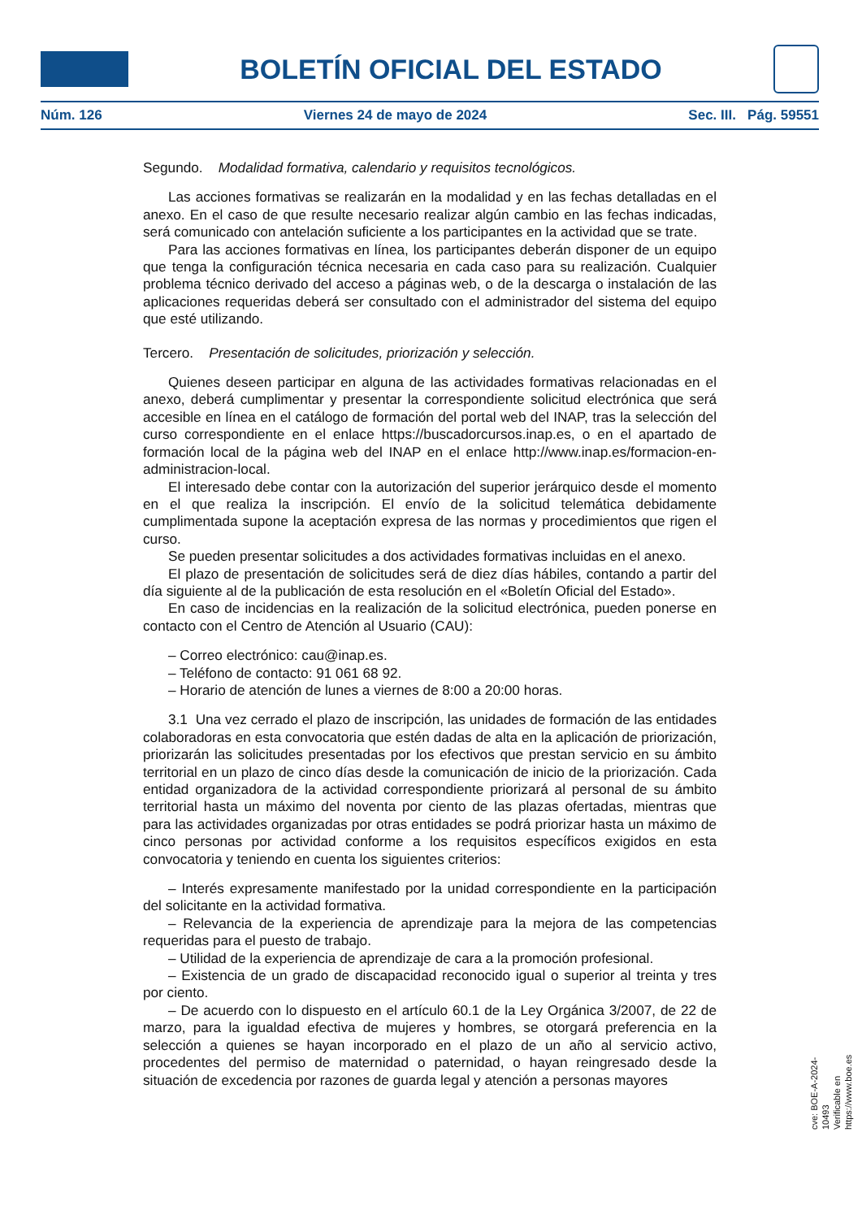BOLETÍN OFICIAL DEL ESTADO
Núm. 126 Viernes 24 de mayo de 2024 Sec. III. Pág. 59551
Segundo. Modalidad formativa, calendario y requisitos tecnológicos.
Las acciones formativas se realizarán en la modalidad y en las fechas detalladas en el anexo. En el caso de que resulte necesario realizar algún cambio en las fechas indicadas, será comunicado con antelación suficiente a los participantes en la actividad que se trate.
Para las acciones formativas en línea, los participantes deberán disponer de un equipo que tenga la configuración técnica necesaria en cada caso para su realización. Cualquier problema técnico derivado del acceso a páginas web, o de la descarga o instalación de las aplicaciones requeridas deberá ser consultado con el administrador del sistema del equipo que esté utilizando.
Tercero. Presentación de solicitudes, priorización y selección.
Quienes deseen participar en alguna de las actividades formativas relacionadas en el anexo, deberá cumplimentar y presentar la correspondiente solicitud electrónica que será accesible en línea en el catálogo de formación del portal web del INAP, tras la selección del curso correspondiente en el enlace https://buscadorcursos.inap.es, o en el apartado de formación local de la página web del INAP en el enlace http://www.inap.es/formacion-en-administracion-local.
El interesado debe contar con la autorización del superior jerárquico desde el momento en el que realiza la inscripción. El envío de la solicitud telemática debidamente cumplimentada supone la aceptación expresa de las normas y procedimientos que rigen el curso.
Se pueden presentar solicitudes a dos actividades formativas incluidas en el anexo.
El plazo de presentación de solicitudes será de diez días hábiles, contando a partir del día siguiente al de la publicación de esta resolución en el «Boletín Oficial del Estado».
En caso de incidencias en la realización de la solicitud electrónica, pueden ponerse en contacto con el Centro de Atención al Usuario (CAU):
– Correo electrónico: cau@inap.es.
– Teléfono de contacto: 91 061 68 92.
– Horario de atención de lunes a viernes de 8:00 a 20:00 horas.
3.1 Una vez cerrado el plazo de inscripción, las unidades de formación de las entidades colaboradoras en esta convocatoria que estén dadas de alta en la aplicación de priorización, priorizarán las solicitudes presentadas por los efectivos que prestan servicio en su ámbito territorial en un plazo de cinco días desde la comunicación de inicio de la priorización. Cada entidad organizadora de la actividad correspondiente priorizará al personal de su ámbito territorial hasta un máximo del noventa por ciento de las plazas ofertadas, mientras que para las actividades organizadas por otras entidades se podrá priorizar hasta un máximo de cinco personas por actividad conforme a los requisitos específicos exigidos en esta convocatoria y teniendo en cuenta los siguientes criterios:
– Interés expresamente manifestado por la unidad correspondiente en la participación del solicitante en la actividad formativa.
– Relevancia de la experiencia de aprendizaje para la mejora de las competencias requeridas para el puesto de trabajo.
– Utilidad de la experiencia de aprendizaje de cara a la promoción profesional.
– Existencia de un grado de discapacidad reconocido igual o superior al treinta y tres por ciento.
– De acuerdo con lo dispuesto en el artículo 60.1 de la Ley Orgánica 3/2007, de 22 de marzo, para la igualdad efectiva de mujeres y hombres, se otorgará preferencia en la selección a quienes se hayan incorporado en el plazo de un año al servicio activo, procedentes del permiso de maternidad o paternidad, o hayan reingresado desde la situación de excedencia por razones de guarda legal y atención a personas mayores
cve: BOE-A-2024-10493
Verificable en https://www.boe.es